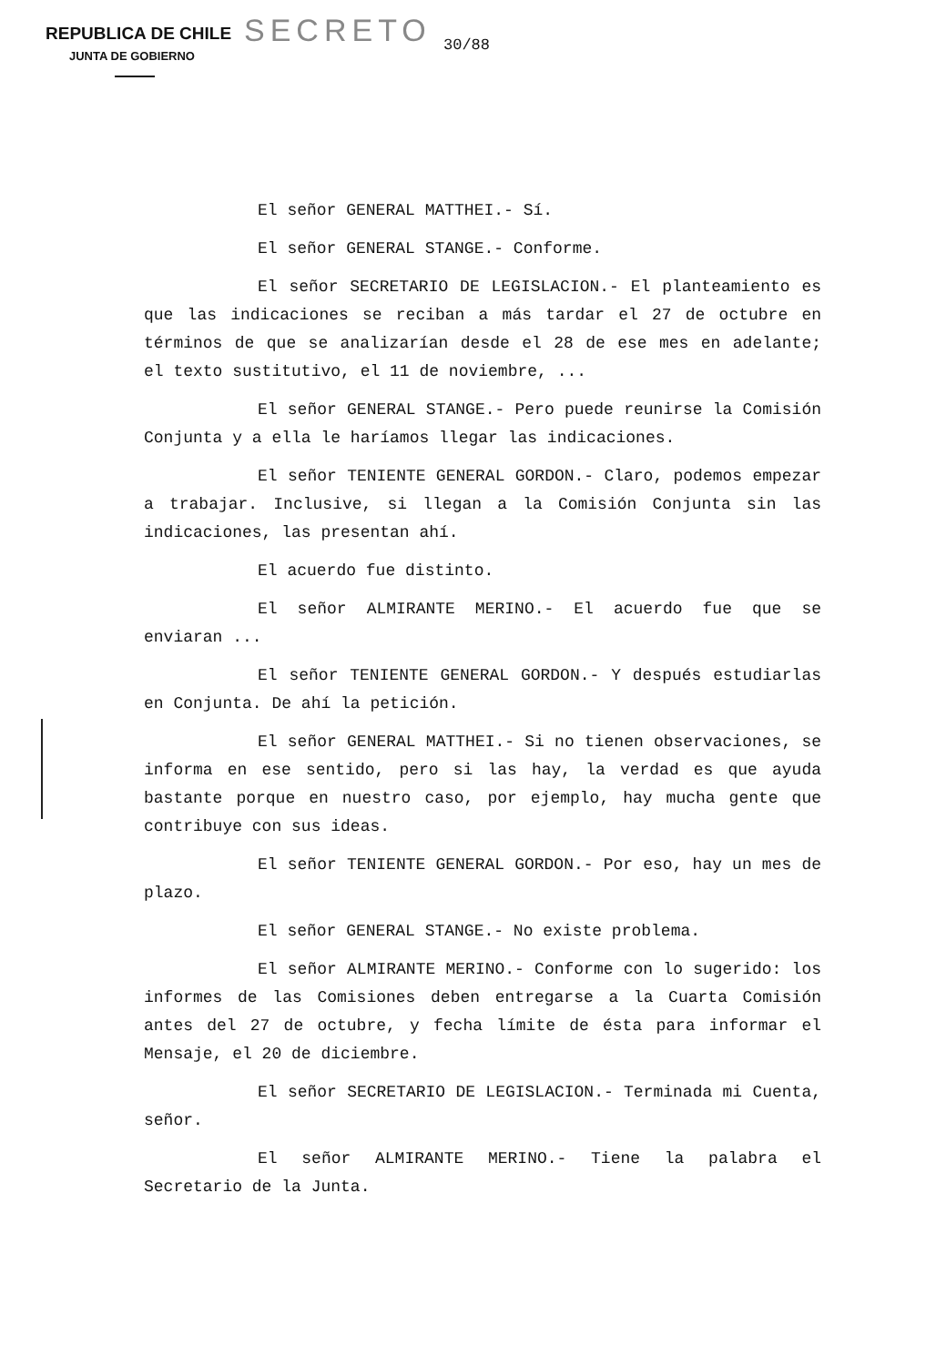REPUBLICA DE CHILE
JUNTA DE GOBIERNO
SECRETO 30/88
El señor GENERAL MATTHEI.- Sí.
El señor GENERAL STANGE.- Conforme.
El señor SECRETARIO DE LEGISLACION.- El planteamiento es que las indicaciones se reciban a más tardar el 27 de octubre en términos de que se analizarían desde el 28 de ese mes en adelante; el texto sustitutivo, el 11 de noviembre, ...
El señor GENERAL STANGE.- Pero puede reunirse la Comisión Conjunta y a ella le haríamos llegar las indicaciones.
El señor TENIENTE GENERAL GORDON.- Claro, podemos empezar a trabajar. Inclusive, si llegan a la Comisión Conjunta sin las indicaciones, las presentan ahí.
El acuerdo fue distinto.
El señor ALMIRANTE MERINO.- El acuerdo fue que se enviaran ...
El señor TENIENTE GENERAL GORDON.- Y después estudiarlas en Conjunta. De ahí la petición.
El señor GENERAL MATTHEI.- Si no tienen observaciones, se informa en ese sentido, pero si las hay, la verdad es que ayuda bastante porque en nuestro caso, por ejemplo, hay mucha gente que contribuye con sus ideas.
El señor TENIENTE GENERAL GORDON.- Por eso, hay un mes de plazo.
El señor GENERAL STANGE.- No existe problema.
El señor ALMIRANTE MERINO.- Conforme con lo sugerido: los informes de las Comisiones deben entregarse a la Cuarta Comisión antes del 27 de octubre, y fecha límite de ésta para informar el Mensaje, el 20 de diciembre.
El señor SECRETARIO DE LEGISLACION.- Terminada mi Cuenta, señor.
El señor ALMIRANTE MERINO.- Tiene la palabra el Secretario de la Junta.